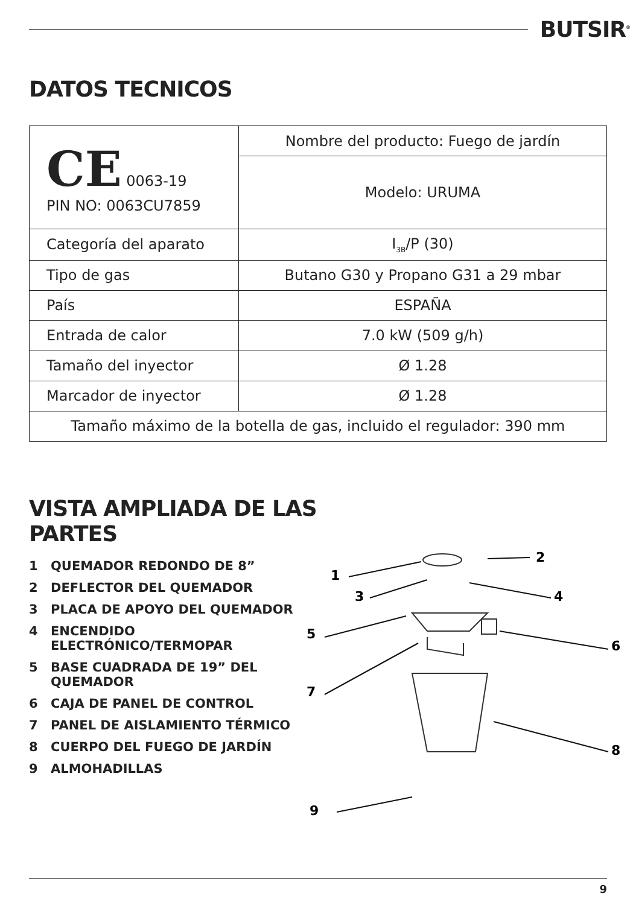BUTSIR<sup>®</sup>
DATOS TECNICOS
| CE 0063-19 PIN NO: 0063CU7859 | Nombre del producto: Fuego de jardín |
| | Modelo: URUMA |
| Categoría del aparato | I<sub>3B</sub>/P (30) |
| Tipo de gas | Butano G30 y Propano G31 a 29 mbar |
| País | ESPAÑA |
| Entrada de calor | 7.0 kW (509 g/h) |
| Tamaño del inyector | Ø 1.28 |
| Marcador de inyector | Ø 1.28 |
| Tamaño máximo de la botella de gas, incluido el regulador: 390 mm | |
VISTA AMPLIADA DE LAS
PARTES
1 QUEMADOR REDONDO DE 8”
2 DEFLECTOR DEL QUEMADOR
3 PLACA DE APOYO DEL QUEMADOR
4 ENCENDIDO ELECTRÓNICO/TERMOPAR
5 BASE CUADRADA DE 19” DEL QUEMADOR
6 CAJA DE PANEL DE CONTROL
7 PANEL DE AISLAMIENTO TÉRMICO
8 CUERPO DEL FUEGO DE JARDÍN
9 ALMOHADILLAS
1
2
3
4
5
6
7
8
9
9